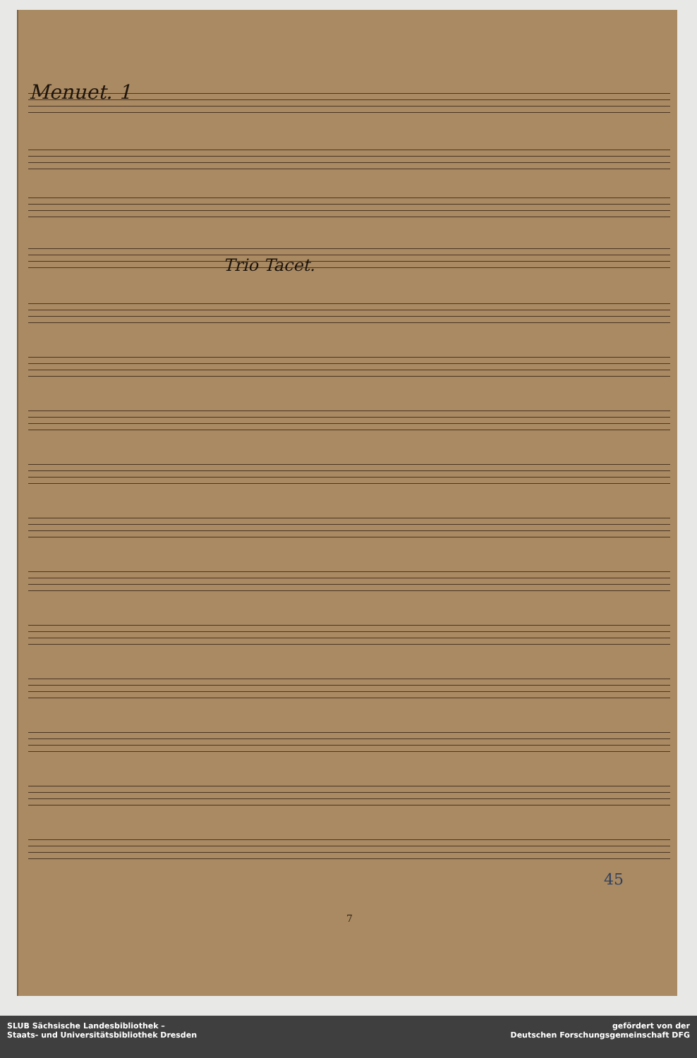Menuet. 1
Trio Tacet.
45
7
SLUB Sächsische Landesbibliothek –
Staats- und Universitätsbibliothek Dresden
gefördert von der
Deutschen Forschungsgemeinschaft DFG